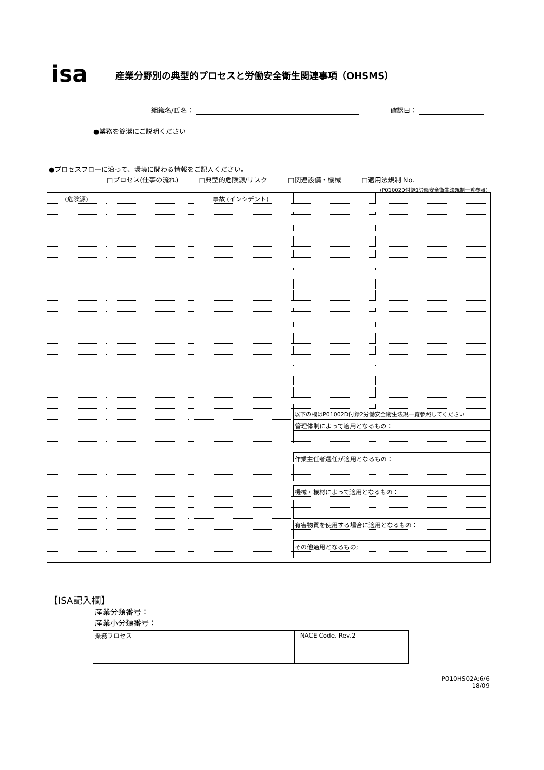isa
産業分野別の典型的プロセスと労働安全衛生関連事項（OHSMS）
組織名/氏名： 確認日：
●業務を簡潔にご説明ください
●プロセスフローに沿って、環境に関わる情報をご記入ください。
□プロセス(仕事の流れ) □典型的危険源/リスク □関連設備・機械 □適用法規制 No.
(P01002D付録1労働安全衛生法規制一覧参照)
| (危険源) | | 事故 (インシデント) | | |
| | | | 以下の欄はP01002D付録2労働安全衛生法規一覧参照してください | |
| | | | 管理体制によって適用となるもの： | |
| | | | 作業主任者選任が適用となるもの： | |
| | | | 機械・機材によって適用となるもの： | |
| | | | 有害物質を使用する場合に適用となるもの： | |
| | | | その他適用となるもの; | |
【ISA記入欄】
産業分類番号：
産業小分類番号：
| 業務プロセス | NACE Code. Rev.2 |
P010HS02A:6/6
18/09